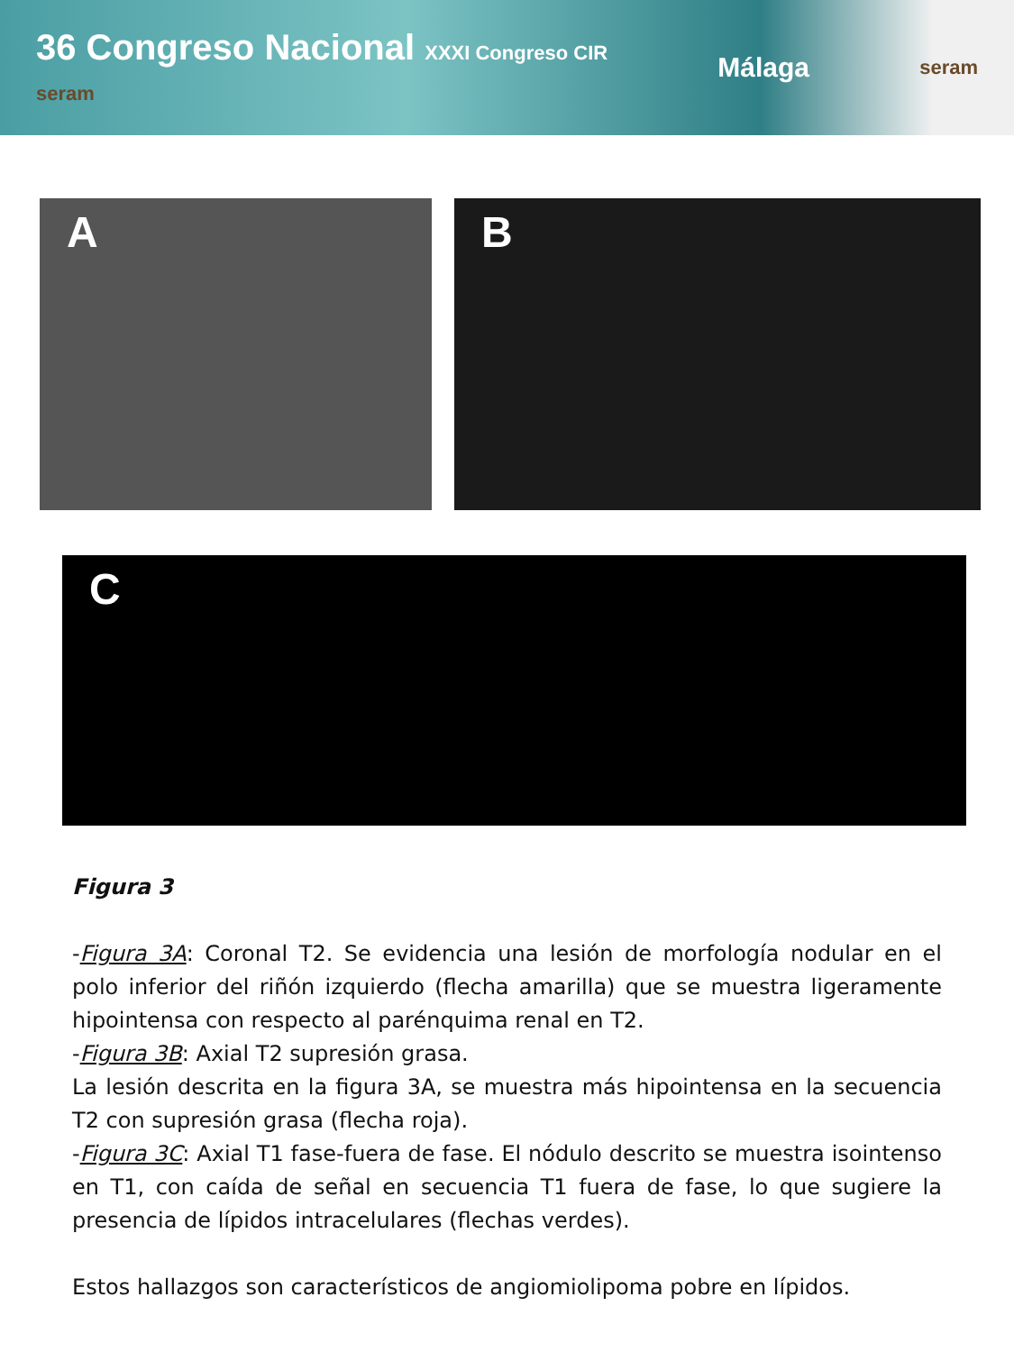36 Congreso Nacional XXXI Congreso CIR
seram
Málaga
seram
A B
C
Figura 3
-Figura 3A: Coronal T2. Se evidencia una lesión de morfología nodular en el polo inferior del riñón izquierdo (flecha amarilla) que se muestra ligeramente hipointensa con respecto al parénquima renal en T2.
-Figura 3B: Axial T2 supresión grasa.
La lesión descrita en la figura 3A, se muestra más hipointensa en la secuencia T2 con supresión grasa (flecha roja).
-Figura 3C: Axial T1 fase-fuera de fase. El nódulo descrito se muestra isointenso en T1, con caída de señal en secuencia T1 fuera de fase, lo que sugiere la presencia de lípidos intracelulares (flechas verdes).
Estos hallazgos son característicos de angiomiolipoma pobre en lípidos.